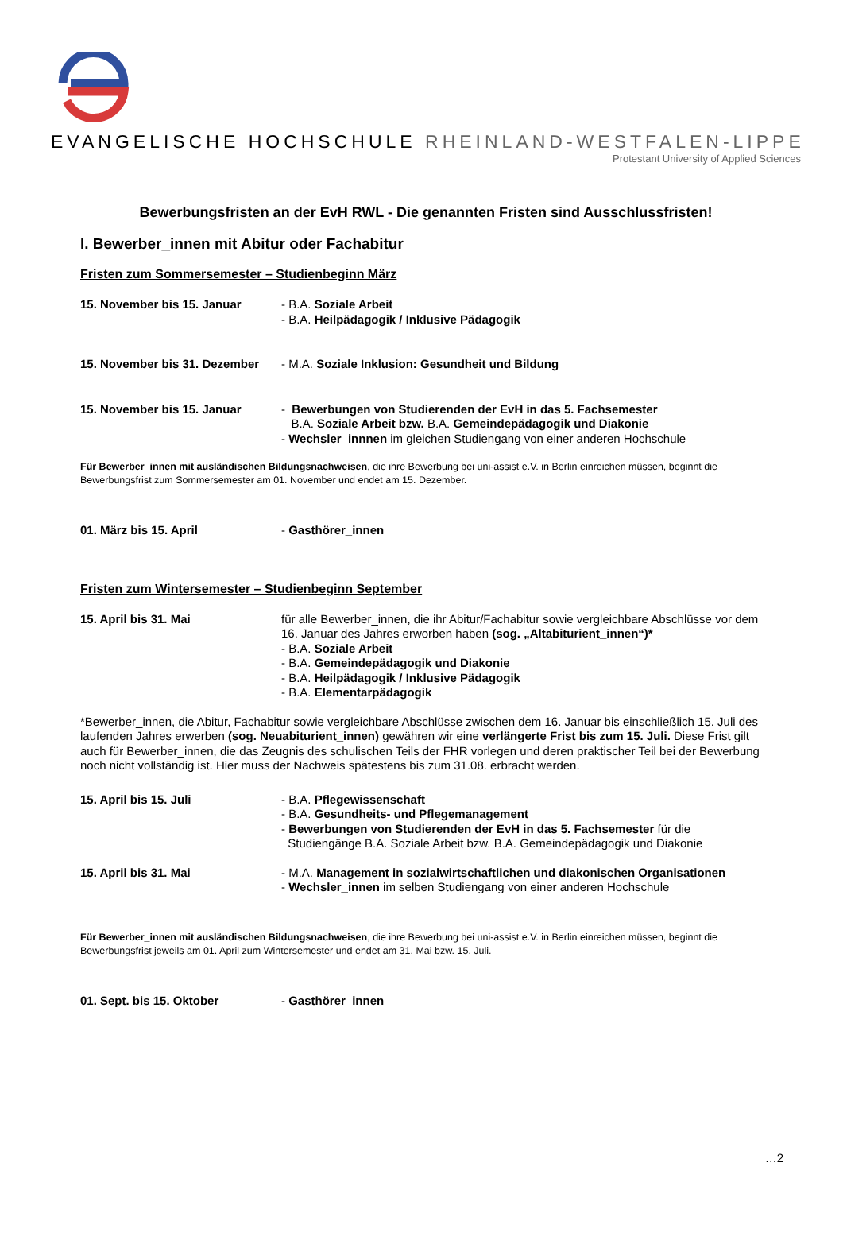EVANGELISCHE HOCHSCHULE RHEINLAND-WESTFALEN-LIPPE
Protestant University of Applied Sciences
Bewerbungsfristen an der EvH RWL - Die genannten Fristen sind Ausschlussfristen!
I. Bewerber_innen mit Abitur oder Fachabitur
Fristen zum Sommersemester – Studienbeginn März
15. November bis 15. Januar - B.A. Soziale Arbeit
- B.A. Heilpädagogik / Inklusive Pädagogik
15. November bis 31. Dezember
- M.A. Soziale Inklusion: Gesundheit und Bildung
15. November bis 15. Januar - Bewerbungen von Studierenden der EvH in das 5. Fachsemester
B.A. Soziale Arbeit bzw. B.A. Gemeindepädagogik und Diakonie
- Wechsler_innnen im gleichen Studiengang von einer anderen Hochschule
Für Bewerber_innen mit ausländischen Bildungsnachweisen, die ihre Bewerbung bei uni-assist e.V. in Berlin einreichen müssen, beginnt die Bewerbungsfrist zum Sommersemester am 01. November und endet am 15. Dezember.
01. März bis 15. April - Gasthörer_innen
Fristen zum Wintersemester – Studienbeginn September
15. April bis 31. Mai für alle Bewerber_innen, die ihr Abitur/Fachabitur sowie vergleichbare Abschlüsse vor dem 16. Januar des Jahres erworben haben (sog. „Altabiturient_innen“)*
- B.A. Soziale Arbeit
- B.A. Gemeindepädagogik und Diakonie
- B.A. Heilpädagogik / Inklusive Pädagogik
- B.A. Elementarpädagogik
*Bewerber_innen, die Abitur, Fachabitur sowie vergleichbare Abschlüsse zwischen dem 16. Januar bis einschließlich 15. Juli des laufenden Jahres erwerben (sog. Neuabiturient_innen) gewähren wir eine verlängerte Frist bis zum 15. Juli. Diese Frist gilt auch für Bewerber_innen, die das Zeugnis des schulischen Teils der FHR vorlegen und deren praktischer Teil bei der Bewerbung noch nicht vollständig ist. Hier muss der Nachweis spätestens bis zum 31.08. erbracht werden.
15. April bis 15. Juli - B.A. Pflegewissenschaft
- B.A. Gesundheits- und Pflegemanagement
- Bewerbungen von Studierenden der EvH in das 5. Fachsemester für die
Studiengänge B.A. Soziale Arbeit bzw. B.A. Gemeindepädagogik und Diakonie
15. April bis 31. Mai - M.A. Management in sozialwirtschaftlichen und diakonischen Organisationen
- Wechsler_innen im selben Studiengang von einer anderen Hochschule
Für Bewerber_innen mit ausländischen Bildungsnachweisen, die ihre Bewerbung bei uni-assist e.V. in Berlin einreichen müssen, beginnt die Bewerbungsfrist jeweils am 01. April zum Wintersemester und endet am 31. Mai bzw. 15. Juli.
01. Sept. bis 15. Oktober - Gasthörer_innen
…2